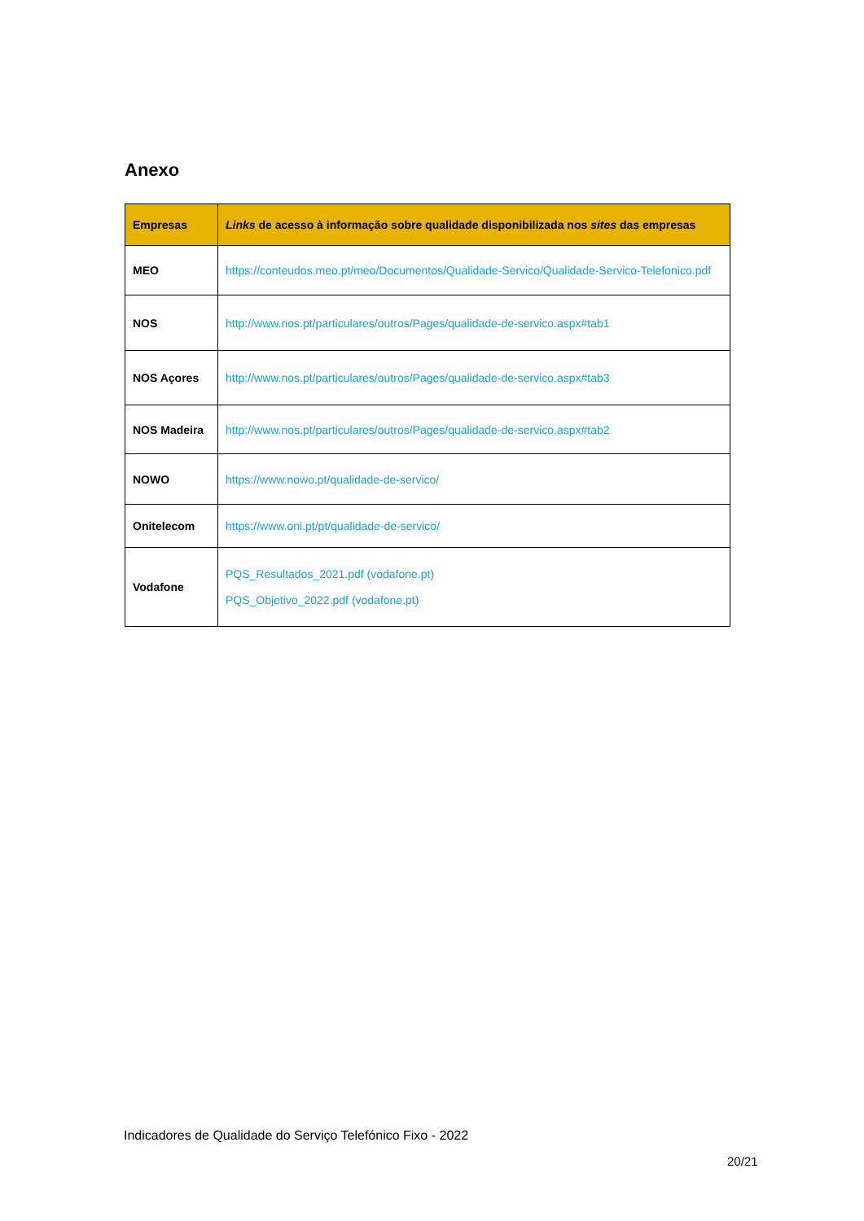Anexo
| Empresas | Links de acesso à informação sobre qualidade disponibilizada nos sites das empresas |
| --- | --- |
| MEO | https://conteudos.meo.pt/meo/Documentos/Qualidade-Servico/Qualidade-Servico-Telefonico.pdf |
| NOS | http://www.nos.pt/particulares/outros/Pages/qualidade-de-servico.aspx#tab1 |
| NOS Açores | http://www.nos.pt/particulares/outros/Pages/qualidade-de-servico.aspx#tab3 |
| NOS Madeira | http://www.nos.pt/particulares/outros/Pages/qualidade-de-servico.aspx#tab2 |
| NOWO | https://www.nowo.pt/qualidade-de-servico/ |
| Onitelecom | https://www.oni.pt/pt/qualidade-de-servico/ |
| Vodafone | PQS_Resultados_2021.pdf (vodafone.pt) PQS_Objetivo_2022.pdf (vodafone.pt) |
Indicadores de Qualidade do Serviço Telefónico Fixo - 2022
20/21